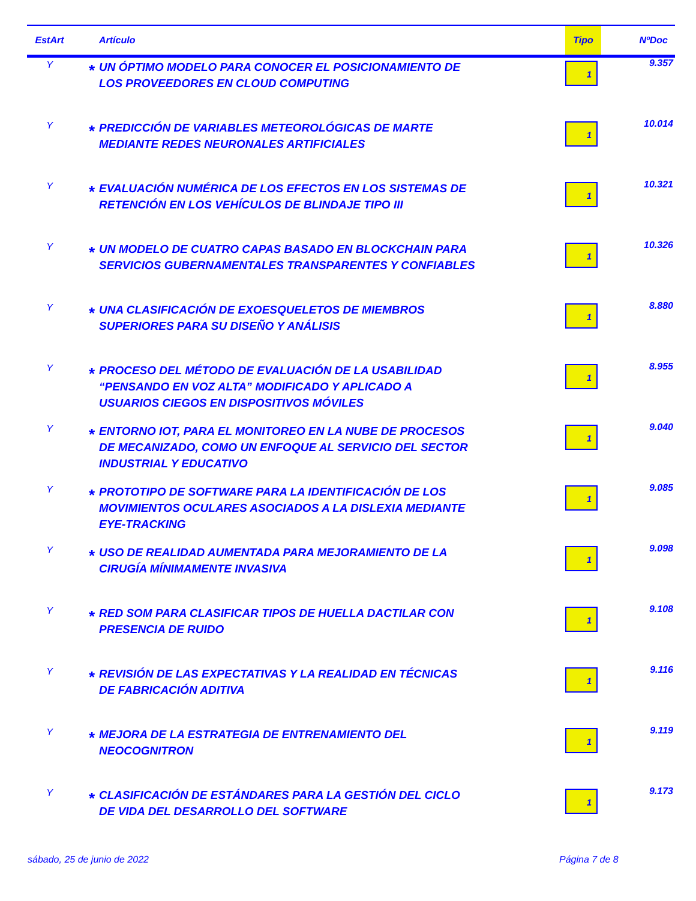| EstArt | | Artículo | Tipo | NºDoc |
| --- | --- | --- | --- | --- |
| Y | * | UN ÓPTIMO MODELO PARA CONOCER EL POSICIONAMIENTO DE LOS PROVEEDORES EN CLOUD COMPUTING | 1 | 9.357 |
| Y | * | PREDICCIÓN DE VARIABLES METEOROLÓGICAS DE MARTE MEDIANTE REDES NEURONALES ARTIFICIALES | 1 | 10.014 |
| Y | * | EVALUACIÓN NUMÉRICA DE LOS EFECTOS EN LOS SISTEMAS DE RETENCIÓN EN LOS VEHÍCULOS DE BLINDAJE TIPO III | 1 | 10.321 |
| Y | * | UN MODELO DE CUATRO CAPAS BASADO EN BLOCKCHAIN PARA SERVICIOS GUBERNAMENTALES TRANSPARENTES Y CONFIABLES | 1 | 10.326 |
| Y | * | UNA CLASIFICACIÓN DE EXOESQUELETOS DE MIEMBROS SUPERIORES PARA SU DISEÑO Y ANÁLISIS | 1 | 8.880 |
| Y | * | PROCESO DEL MÉTODO DE EVALUACIÓN DE LA USABILIDAD “PENSANDO EN VOZ ALTA” MODIFICADO Y APLICADO A USUARIOS CIEGOS EN DISPOSITIVOS MÓVILES | 1 | 8.955 |
| Y | * | ENTORNO IOT, PARA EL MONITOREO EN LA NUBE DE PROCESOS DE MECANIZADO, COMO UN ENFOQUE AL SERVICIO DEL SECTOR INDUSTRIAL Y EDUCATIVO | 1 | 9.040 |
| Y | * | PROTOTIPO DE SOFTWARE PARA LA IDENTIFICACIÓN DE LOS MOVIMIENTOS OCULARES ASOCIADOS A LA DISLEXIA MEDIANTE EYE-TRACKING | 1 | 9.085 |
| Y | * | USO DE REALIDAD AUMENTADA PARA MEJORAMIENTO DE LA CIRUGÍA MÍNIMAMENTE INVASIVA | 1 | 9.098 |
| Y | * | RED SOM PARA CLASIFICAR TIPOS DE HUELLA DACTILAR CON PRESENCIA DE RUIDO | 1 | 9.108 |
| Y | * | REVISIÓN DE LAS EXPECTATIVAS Y LA REALIDAD EN TÉCNICAS DE FABRICACIÓN ADITIVA | 1 | 9.116 |
| Y | * | MEJORA DE LA ESTRATEGIA DE ENTRENAMIENTO DEL NEOCOGNITRON | 1 | 9.119 |
| Y | * | CLASIFICACIÓN DE ESTÁNDARES PARA LA GESTIÓN DEL CICLO DE VIDA DEL DESARROLLO DEL SOFTWARE | 1 | 9.173 |
sábado, 25 de junio de 2022 Página 7 de 8